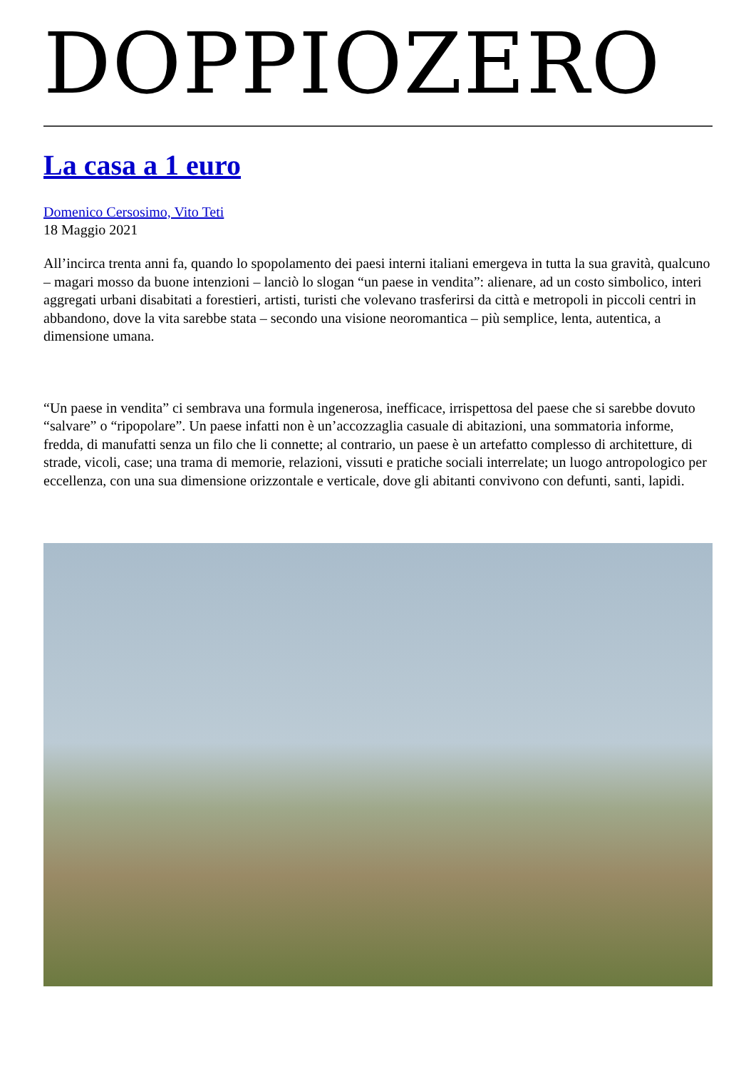DOPPIOZERO
La casa a 1 euro
Domenico Cersosimo, Vito Teti
18 Maggio 2021
All’incirca trenta anni fa, quando lo spopolamento dei paesi interni italiani emergeva in tutta la sua gravità, qualcuno – magari mosso da buone intenzioni – lanciò lo slogan “un paese in vendita”: alienare, ad un costo simbolico, interi aggregati urbani disabitati a forestieri, artisti, turisti che volevano trasferirsi da città e metropoli in piccoli centri in abbandono, dove la vita sarebbe stata – secondo una visione neoromantica – più semplice, lenta, autentica, a dimensione umana.
“Un paese in vendita” ci sembrava una formula ingenerosa, inefficace, irrispettosa del paese che si sarebbe dovuto “salvare” o “ripopolare”. Un paese infatti non è un’accozzaglia casuale di abitazioni, una sommatoria informe, fredda, di manufatti senza un filo che li connette; al contrario, un paese è un artefatto complesso di architetture, di strade, vicoli, case; una trama di memorie, relazioni, vissuti e pratiche sociali interrelate; un luogo antropologico per eccellenza, con una sua dimensione orizzontale e verticale, dove gli abitanti convivono con defunti, santi, lapidi.